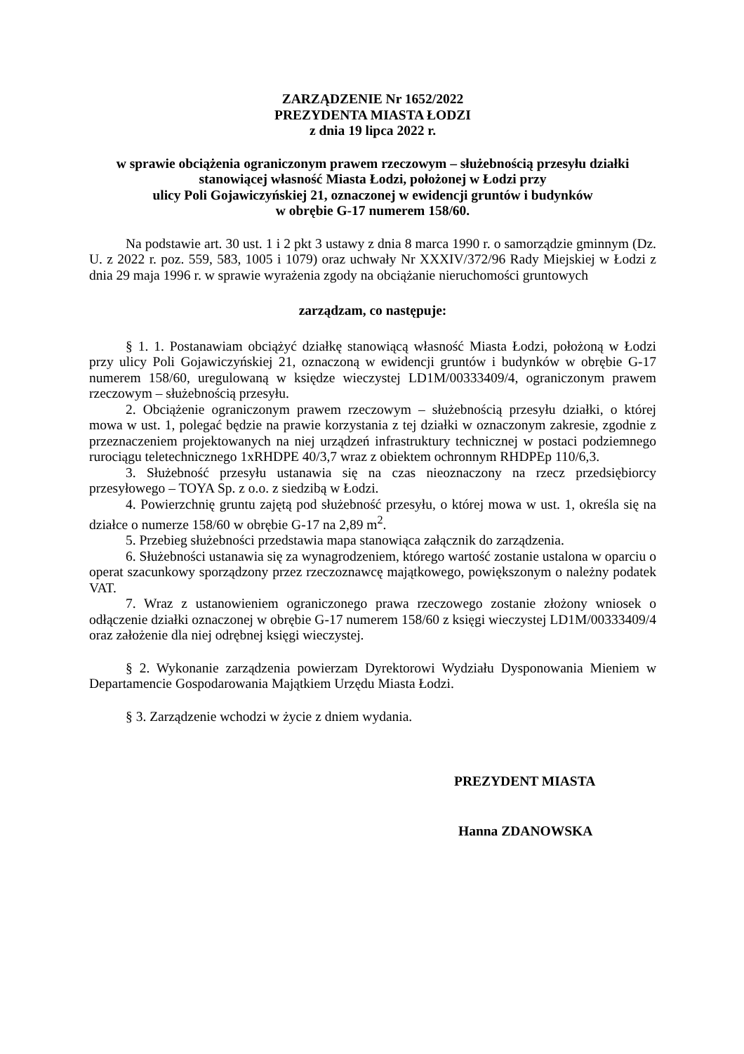ZARZĄDZENIE Nr 1652/2022
PREZYDENTA MIASTA ŁODZI
z dnia 19 lipca 2022 r.
w sprawie obciążenia ograniczonym prawem rzeczowym – służebnością przesyłu działki stanowiącej własność Miasta Łodzi, położonej w Łodzi przy
ulicy Poli Gojawiczyńskiej 21, oznaczonej w ewidencji gruntów i budynków
w obrębie G-17 numerem 158/60.
Na podstawie art. 30 ust. 1 i 2 pkt 3 ustawy z dnia 8 marca 1990 r. o samorządzie gminnym (Dz. U. z 2022 r. poz. 559, 583, 1005 i 1079) oraz uchwały Nr XXXIV/372/96 Rady Miejskiej w Łodzi z dnia 29 maja 1996 r. w sprawie wyrażenia zgody na obciążanie nieruchomości gruntowych
zarządzam, co następuje:
§ 1. 1. Postanawiam obciążyć działkę stanowiącą własność Miasta Łodzi, położoną w Łodzi przy ulicy Poli Gojawiczyńskiej 21, oznaczoną w ewidencji gruntów i budynków w obrębie G-17 numerem 158/60, uregulowaną w księdze wieczystej LD1M/00333409/4, ograniczonym prawem rzeczowym – służebnością przesyłu.
2. Obciążenie ograniczonym prawem rzeczowym – służebnością przesyłu działki, o której mowa w ust. 1, polegać będzie na prawie korzystania z tej działki w oznaczonym zakresie, zgodnie z przeznaczeniem projektowanych na niej urządzeń infrastruktury technicznej w postaci podziemnego rurociągu teletechnicznego 1xRHDPE 40/3,7 wraz z obiektem ochronnym RHDPEp 110/6,3.
3. Służebność przesyłu ustanawia się na czas nieoznaczony na rzecz przedsiębiorcy przesyłowego – TOYA Sp. z o.o. z siedzibą w Łodzi.
4. Powierzchnię gruntu zajętą pod służebność przesyłu, o której mowa w ust. 1, określa się na działce o numerze 158/60 w obrębie G-17 na 2,89 m<sup>2</sup>.
5. Przebieg służebności przedstawia mapa stanowiąca załącznik do zarządzenia.
6. Służebności ustanawia się za wynagrodzeniem, którego wartość zostanie ustalona w oparciu o operat szacunkowy sporządzony przez rzeczoznawcę majątkowego, powiększonym o należny podatek VAT.
7. Wraz z ustanowieniem ograniczonego prawa rzeczowego zostanie złożony wniosek o odłączenie działki oznaczonej w obrębie G-17 numerem 158/60 z księgi wieczystej LD1M/00333409/4 oraz założenie dla niej odrębnej księgi wieczystej.
§ 2. Wykonanie zarządzenia powierzam Dyrektorowi Wydziału Dysponowania Mieniem w Departamencie Gospodarowania Majątkiem Urzędu Miasta Łodzi.
§ 3. Zarządzenie wchodzi w życie z dniem wydania.
PREZYDENT MIASTA
Hanna ZDANOWSKA